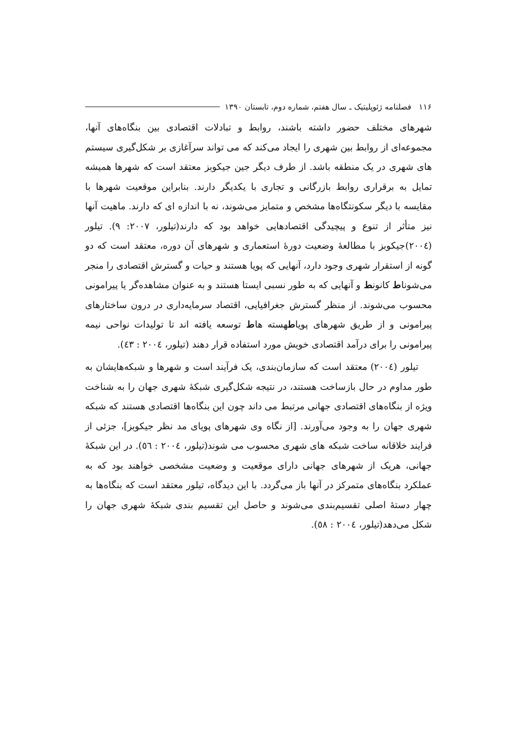۱۱۶ فصلنامه ژئوپلیتیک ـ سال هفتم، شماره دوم، تابستان ۱۳۹۰
شهرهای مختلف حضور داشته باشند، روابط و تبادلات اقتصادی بین بنگاه‌های آنها، مجموعه‌ای از روابط بین شهری را ایجاد می‌کند که می تواند سرآغازی بر شکل‌گیری سیستم های شهری در یک منطقه باشد. از طرف دیگر جین جیکوبز معتقد است که شهرها همیشه تمایل به برقراری روابط بازرگانی و تجاری با یکدیگر دارند. بنابراین موقعیت شهرها با مقایسه با دیگر سکونتگاه‌ها مشخص و متمایز می‌شوند، نه با اندازه ای که دارند. ماهیت آنها نیز متأثر از تنوع و پیچیدگی اقتصادهایی خواهد بود که دارند(تیلور، ۲۰۰۷: ۹). تیلور (۲۰۰٤)جیکوبز با مطالعهٔ وضعیت دورهٔ استعماری و شهرهای آن دوره، معتقد است که دو گونه از استقرار شهری وجود دارد، آنهایی که پویا هستند و حیات و گسترش اقتصادی را منجر می‌شوناط کانونط و آنهایی که به طور نسبی ایستا هستند و به عنوان مشاهده‌گر یا پیرامونی محسوب می‌شوند. از منظر گسترش جغرافیایی، اقتصاد سرمایه‌داری در درون ساختارهای پیرامونی و از طریق شهرهای پویاطهسته هاط توسعه یافته اند تا تولیدات نواحی نیمه پیرامونی را برای درآمد اقتصادی خویش مورد استفاده قرار دهند (تیلور، ۲۰۰٤ : ٤۳).
تیلور (۲۰۰٤) معتقد است که سازمان‌بندی، یک فرآیند است و شهرها و شبکه‌هایشان به طور مداوم در حال بازساخت هستند، در نتیجه شکل‌گیری شبکهٔ شهری جهان را به شناخت ویژه از بنگاه‌های اقتصادی جهانی مرتبط می داند چون این بنگاه‌ها اقتصادی هستند که شبکه شهری جهان را به وجود می‌آورند. [از نگاه وی شهرهای پویای مد نظر جیکوبز]، جزئی از فرایند خلاقانه ساخت شبکه های شهری محسوب می شوند(تیلور، ۲۰۰٤ : ٥٦). در این شبکهٔ جهانی، هریک از شهرهای جهانی دارای موقعیت و وضعیت مشخصی خواهند بود که به عملکرد بنگاه‌های متمرکز در آنها باز می‌گردد. با این دیدگاه، تیلور معتقد است که بنگاه‌ها به چهار دستهٔ اصلی تقسیم‌بندی می‌شوند و حاصل این تقسیم بندی شبکهٔ شهری جهان را شکل می‌دهد(تیلور، ۲۰۰٤ : ٥۸).